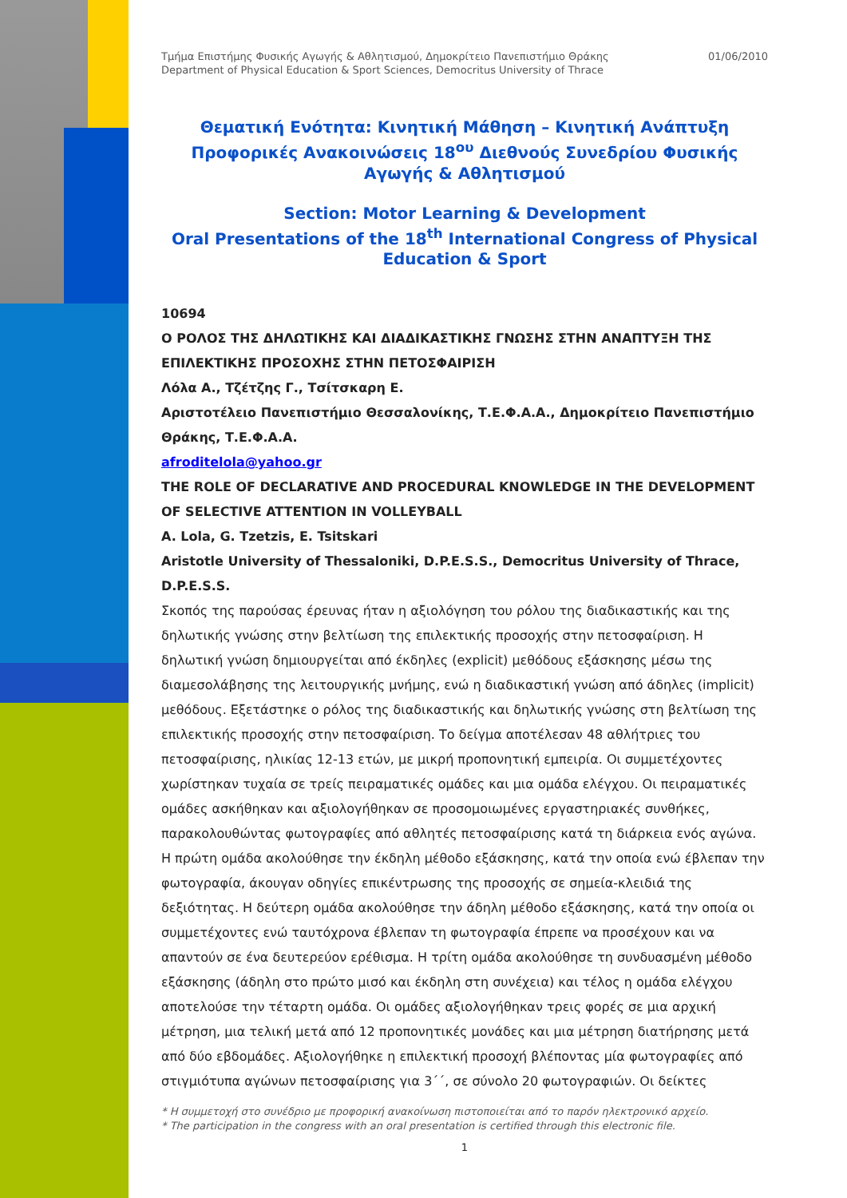Τμήμα Επιστήμης Φυσικής Αγωγής & Αθλητισμού, Δημοκρίτειο Πανεπιστήμιο Θράκης
Department of Physical Education & Sport Sciences, Democritus University of Thrace
01/06/2010
Θεματική Ενότητα: Κινητική Μάθηση – Κινητική Ανάπτυξη
Προφορικές Ανακοινώσεις 18<sup>ου</sup> Διεθνούς Συνεδρίου Φυσικής Αγωγής & Αθλητισμού
Section: Motor Learning & Development
Oral Presentations of the 18<sup>th</sup> International Congress of Physical Education & Sport
10694
Ο ΡΟΛΟΣ ΤΗΣ ΔΗΛΩΤΙΚΗΣ ΚΑΙ ΔΙΑΔΙΚΑΣΤΙΚΗΣ ΓΝΩΣΗΣ ΣΤΗΝ ΑΝΑΠΤΥΞΗ ΤΗΣ ΕΠΙΛΕΚΤΙΚΗΣ ΠΡΟΣΟΧΗΣ ΣΤΗΝ ΠΕΤΟΣΦΑΙΡΙΣΗ
Λόλα Α., Τζέτζης Γ., Τσίτσκαρη Ε.
Αριστοτέλειο Πανεπιστήμιο Θεσσαλονίκης, Τ.Ε.Φ.Α.Α., Δημοκρίτειο Πανεπιστήμιο Θράκης, Τ.Ε.Φ.Α.Α.
afroditelola@yahoo.gr
THE ROLE OF DECLARATIVE AND PROCEDURAL KNOWLEDGE IN THE DEVELOPMENT OF SELECTIVE ATTENTION IN VOLLEYBALL
A. Lola, G. Tzetzis, E. Tsitskari
Aristotle University of Thessaloniki, D.P.E.S.S., Democritus University of Thrace, D.P.E.S.S.
Σκοπός της παρούσας έρευνας ήταν η αξιολόγηση του ρόλου της διαδικαστικής και της δηλωτικής γνώσης στην βελτίωση της επιλεκτικής προσοχής στην πετοσφαίριση. Η δηλωτική γνώση δημιουργείται από έκδηλες (explicit) μεθόδους εξάσκησης μέσω της διαμεσολάβησης της λειτουργικής μνήμης, ενώ η διαδικαστική γνώση από άδηλες (implicit) μεθόδους. Εξετάστηκε ο ρόλος της διαδικαστικής και δηλωτικής γνώσης στη βελτίωση της επιλεκτικής προσοχής στην πετοσφαίριση. Το δείγμα αποτέλεσαν 48 αθλήτριες του πετοσφαίρισης, ηλικίας 12-13 ετών, με μικρή προπονητική εμπειρία. Οι συμμετέχοντες χωρίστηκαν τυχαία σε τρείς πειραματικές ομάδες και μια ομάδα ελέγχου. Οι πειραματικές ομάδες ασκήθηκαν και αξιολογήθηκαν σε προσομοιωμένες εργαστηριακές συνθήκες, παρακολουθώντας φωτογραφίες από αθλητές πετοσφαίρισης κατά τη διάρκεια ενός αγώνα. Η πρώτη ομάδα ακολούθησε την έκδηλη μέθοδο εξάσκησης, κατά την οποία ενώ έβλεπαν την φωτογραφία, άκουγαν οδηγίες επικέντρωσης της προσοχής σε σημεία-κλειδιά της δεξιότητας. Η δεύτερη ομάδα ακολούθησε την άδηλη μέθοδο εξάσκησης, κατά την οποία οι συμμετέχοντες ενώ ταυτόχρονα έβλεπαν τη φωτογραφία έπρεπε να προσέχουν και να απαντούν σε ένα δευτερεύον ερέθισμα. Η τρίτη ομάδα ακολούθησε τη συνδυασμένη μέθοδο εξάσκησης (άδηλη στο πρώτο μισό και έκδηλη στη συνέχεια) και τέλος η ομάδα ελέγχου αποτελούσε την τέταρτη ομάδα. Οι ομάδες αξιολογήθηκαν τρεις φορές σε μια αρχική μέτρηση, μια τελική μετά από 12 προπονητικές μονάδες και μια μέτρηση διατήρησης μετά από δύο εβδομάδες. Αξιολογήθηκε η επιλεκτική προσοχή βλέποντας μία φωτογραφίες από στιγμιότυπα αγώνων πετοσφαίρισης για 3΄΄, σε σύνολο 20 φωτογραφιών. Οι δείκτες
* Η συμμετοχή στο συνέδριο με προφορική ανακοίνωση πιστοποιείται από το παρόν ηλεκτρονικό αρχείο.
* The participation in the congress with an oral presentation is certified through this electronic file.
1